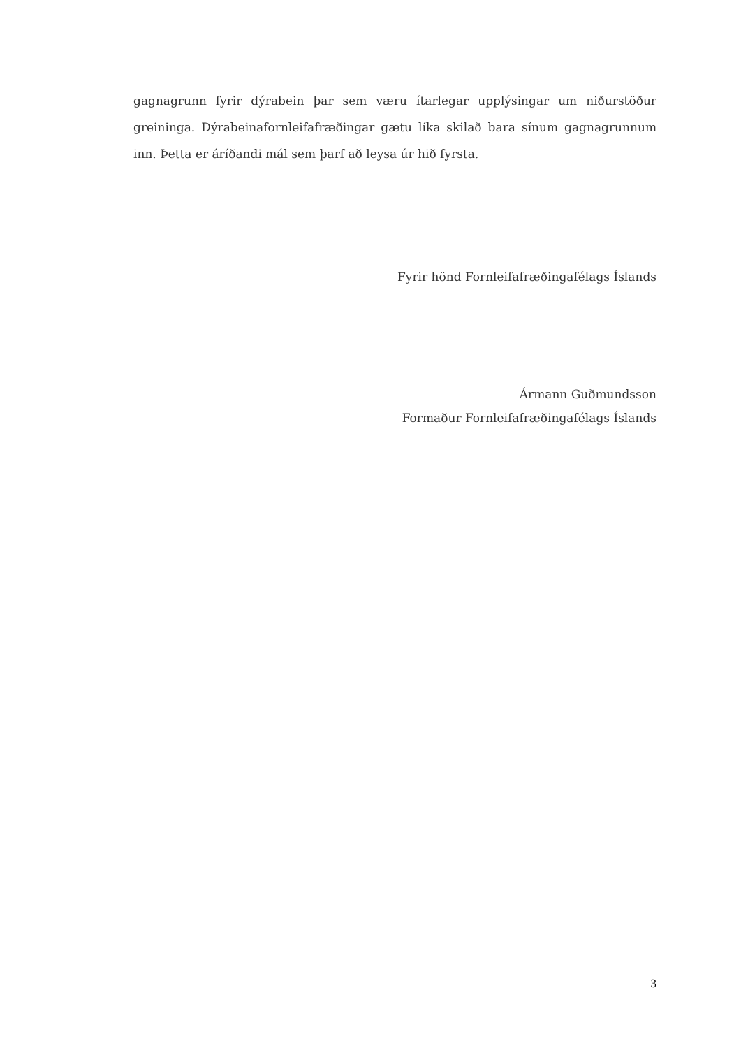gagnagrunn fyrir dýrabein þar sem væru ítarlegar upplýsingar um niðurstöður greininga. Dýrabeinafornleifafræðingar gætu líka skilað bara sínum gagnagrunnum inn. Þetta er áríðandi mál sem þarf að leysa úr hið fyrsta.
Fyrir hönd Fornleifafræðingafélags Íslands
________________________________
Ármann Guðmundsson
Formaður Fornleifafræðingafélags Íslands
3